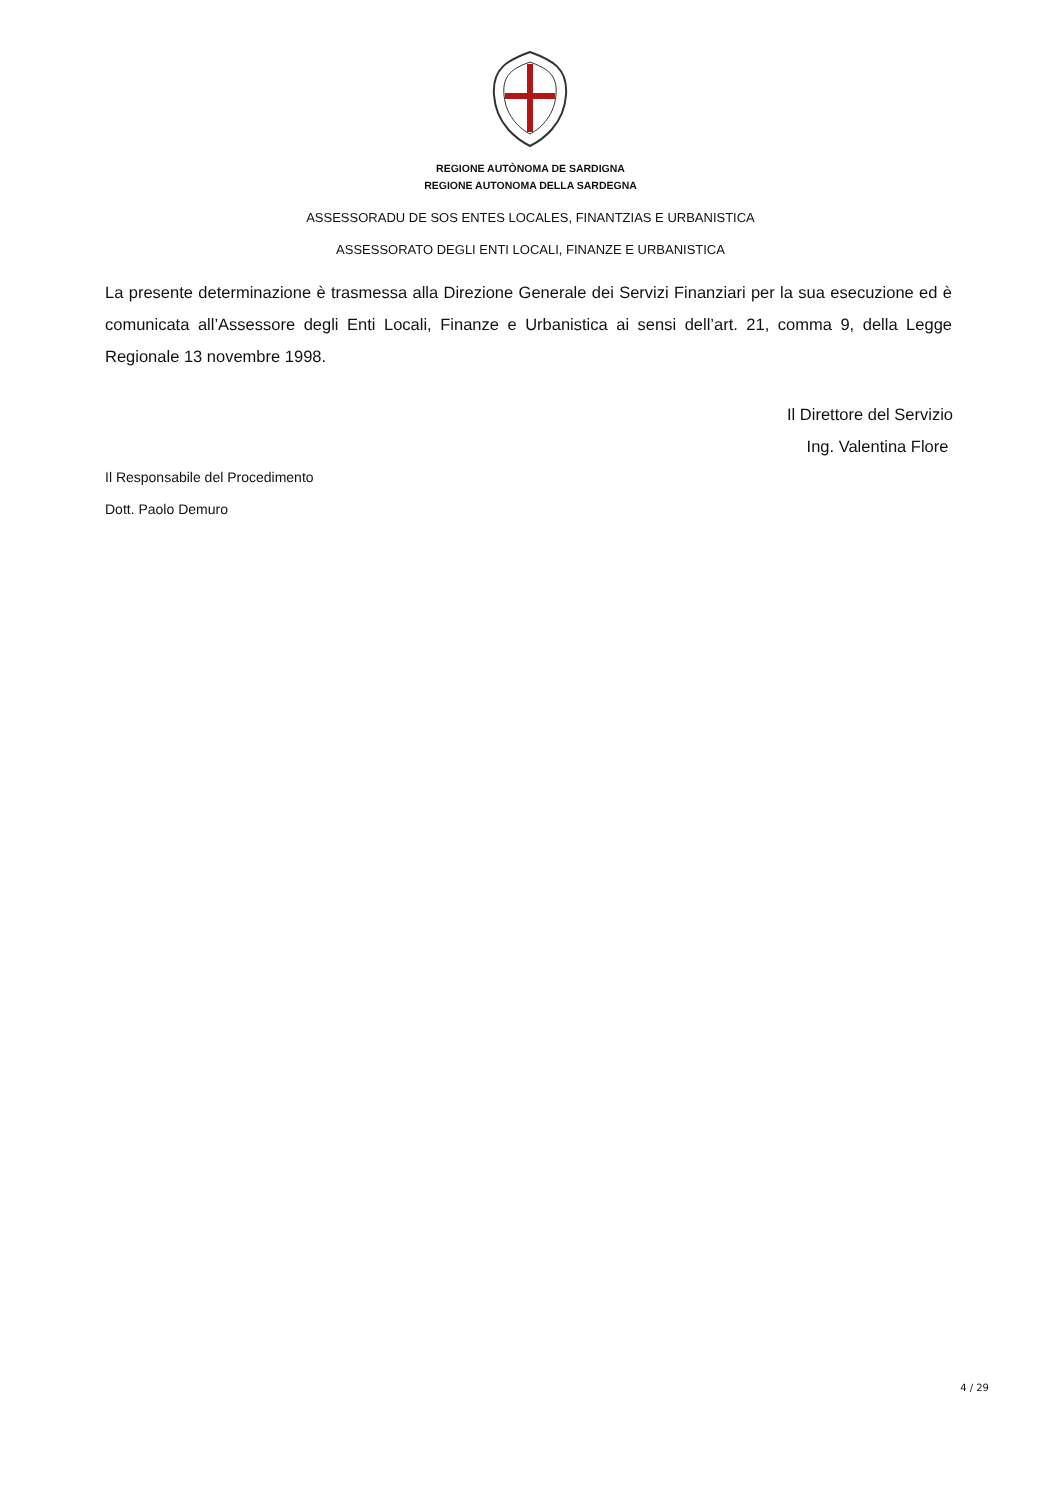REGIONE AUTÒNOMA DE SARDIGNA
REGIONE AUTONOMA DELLA SARDEGNA
ASSESSORADU DE SOS ENTES LOCALES, FINANTZIAS E URBANISTICA
ASSESSORATO DEGLI ENTI LOCALI, FINANZE E URBANISTICA
La presente determinazione è trasmessa alla Direzione Generale dei Servizi Finanziari per la sua esecuzione ed è comunicata all’Assessore degli Enti Locali, Finanze e Urbanistica ai sensi dell’art. 21, comma 9, della Legge Regionale 13 novembre 1998.
Il Direttore del Servizio
Ing. Valentina Flore
Il Responsabile del Procedimento
Dott. Paolo Demuro
4 / 29